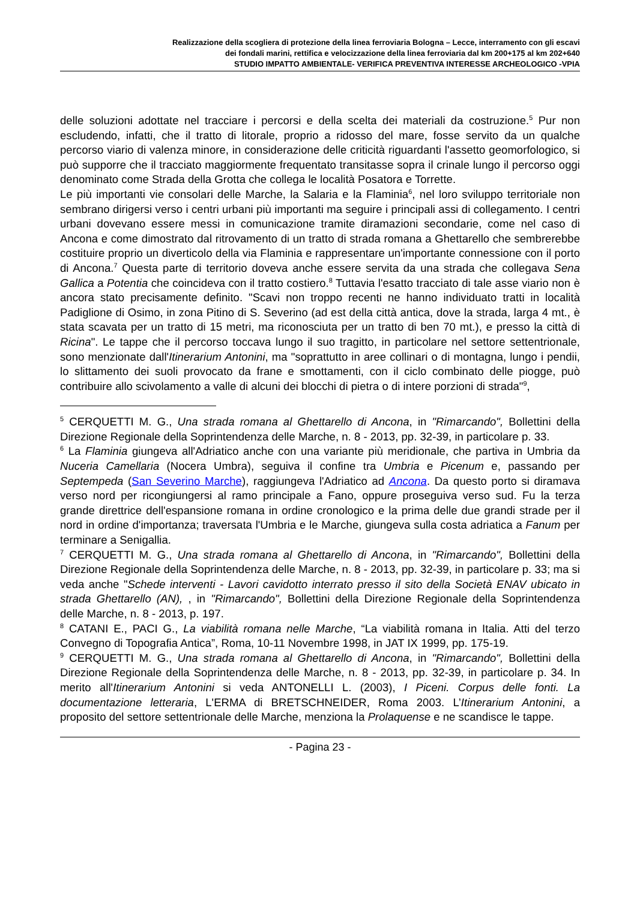Realizzazione della scogliera di protezione della linea ferroviaria Bologna – Lecce, interramento con gli escavi
dei fondali marini, rettifica e velocizzazione della linea ferroviaria dal km 200+175 al km 202+640
STUDIO IMPATTO AMBIENTALE- VERIFICA PREVENTIVA INTERESSE ARCHEOLOGICO -VPIA
delle soluzioni adottate nel tracciare i percorsi e della scelta dei materiali da costruzione.<sup>5</sup> Pur non escludendo, infatti, che il tratto di litorale, proprio a ridosso del mare, fosse servito da un qualche percorso viario di valenza minore, in considerazione delle criticità riguardanti l'assetto geomorfologico, si può supporre che il tracciato maggiormente frequentato transitasse sopra il crinale lungo il percorso oggi denominato come Strada della Grotta che collega le località Posatora e Torrette.
Le più importanti vie consolari delle Marche, la Salaria e la Flaminia<sup>6</sup>, nel loro sviluppo territoriale non sembrano dirigersi verso i centri urbani più importanti ma seguire i principali assi di collegamento. I centri urbani dovevano essere messi in comunicazione tramite diramazioni secondarie, come nel caso di Ancona e come dimostrato dal ritrovamento di un tratto di strada romana a Ghettarello che sembrerebbe costituire proprio un diverticolo della via Flaminia e rappresentare un'importante connessione con il porto di Ancona.<sup>7</sup> Questa parte di territorio doveva anche essere servita da una strada che collegava Sena Gallica a Potentia che coincideva con il tratto costiero.<sup>8</sup> Tuttavia l'esatto tracciato di tale asse viario non è ancora stato precisamente definito. "Scavi non troppo recenti ne hanno individuato tratti in località Padiglione di Osimo, in zona Pitino di S. Severino (ad est della città antica, dove la strada, larga 4 mt., è stata scavata per un tratto di 15 metri, ma riconosciuta per un tratto di ben 70 mt.), e presso la città di Ricina". Le tappe che il percorso toccava lungo il suo tragitto, in particolare nel settore settentrionale, sono menzionate dall'Itinerarium Antonini, ma "soprattutto in aree collinari o di montagna, lungo i pendii, lo slittamento dei suoli provocato da frane e smottamenti, con il ciclo combinato delle piogge, può contribuire allo scivolamento a valle di alcuni dei blocchi di pietra o di intere porzioni di strada"<sup>9</sup>,
<sup>5</sup> CERQUETTI M. G., Una strada romana al Ghettarello di Ancona, in "Rimarcando", Bollettini della Direzione Regionale della Soprintendenza delle Marche, n. 8 - 2013, pp. 32-39, in particolare p. 33.
<sup>6</sup> La Flaminia giungeva all'Adriatico anche con una variante più meridionale, che partiva in Umbria da Nuceria Camellaria (Nocera Umbra), seguiva il confine tra Umbria e Picenum e, passando per Septempeda (San Severino Marche), raggiungeva l'Adriatico ad Ancona. Da questo porto si diramava verso nord per ricongiungersi al ramo principale a Fano, oppure proseguiva verso sud. Fu la terza grande direttrice dell'espansione romana in ordine cronologico e la prima delle due grandi strade per il nord in ordine d'importanza; traversata l'Umbria e le Marche, giungeva sulla costa adriatica a Fanum per terminare a Senigallia.
<sup>7</sup> CERQUETTI M. G., Una strada romana al Ghettarello di Ancona, in "Rimarcando", Bollettini della Direzione Regionale della Soprintendenza delle Marche, n. 8 - 2013, pp. 32-39, in particolare p. 33; ma si veda anche "Schede interventi - Lavori cavidotto interrato presso il sito della Società ENAV ubicato in strada Ghettarello (AN), , in "Rimarcando", Bollettini della Direzione Regionale della Soprintendenza delle Marche, n. 8 - 2013, p. 197.
<sup>8</sup> CATANI E., PACI G., La viabilità romana nelle Marche, “La viabilità romana in Italia. Atti del terzo Convegno di Topografia Antica”, Roma, 10-11 Novembre 1998, in JAT IX 1999, pp. 175-19.
<sup>9</sup> CERQUETTI M. G., Una strada romana al Ghettarello di Ancona, in "Rimarcando", Bollettini della Direzione Regionale della Soprintendenza delle Marche, n. 8 - 2013, pp. 32-39, in particolare p. 34. In merito all'Itinerarium Antonini si veda ANTONELLI L. (2003), I Piceni. Corpus delle fonti. La documentazione letteraria, L'ERMA di BRETSCHNEIDER, Roma 2003. L’Itinerarium Antonini, a proposito del settore settentrionale delle Marche, menziona la Prolaquense e ne scandisce le tappe.
- Pagina 23 -